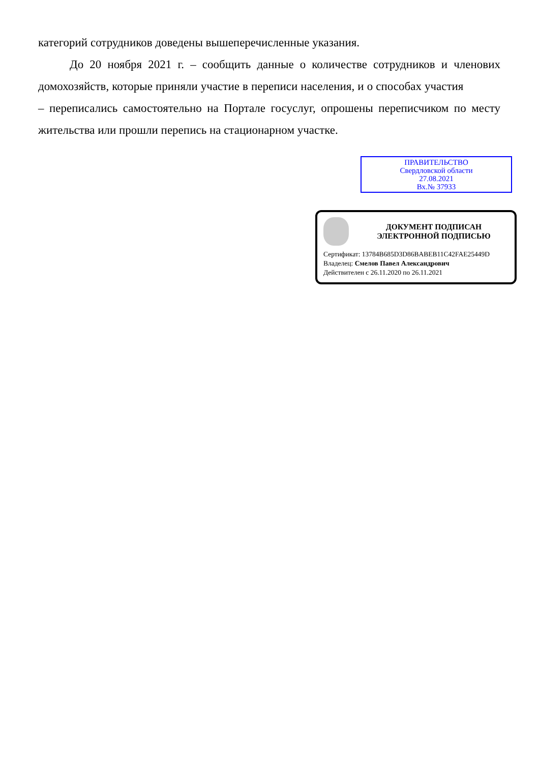категорий сотрудников доведены вышеперечисленные указания.
До 20 ноября 2021 г. – сообщить данные о количестве сотрудников и членових домохозяйств, которые приняли участие в переписи населения, и о способах участия – переписались самостоятельно на Портале госуслуг, опрошены переписчиком по месту жительства или прошли перепись на стационарном участке.
ПРАВИТЕЛЬСТВО
Свердловской области
27.08.2021
Вх.№ 37933
ДОКУМЕНТ ПОДПИСАН
ЭЛЕКТРОННОЙ ПОДПИСЬЮ
Сертификат: 13784B685D3D86BABEB11C42FAE25449D
Владелец: Смелов Павел Александрович
Действителен с 26.11.2020 по 26.11.2021